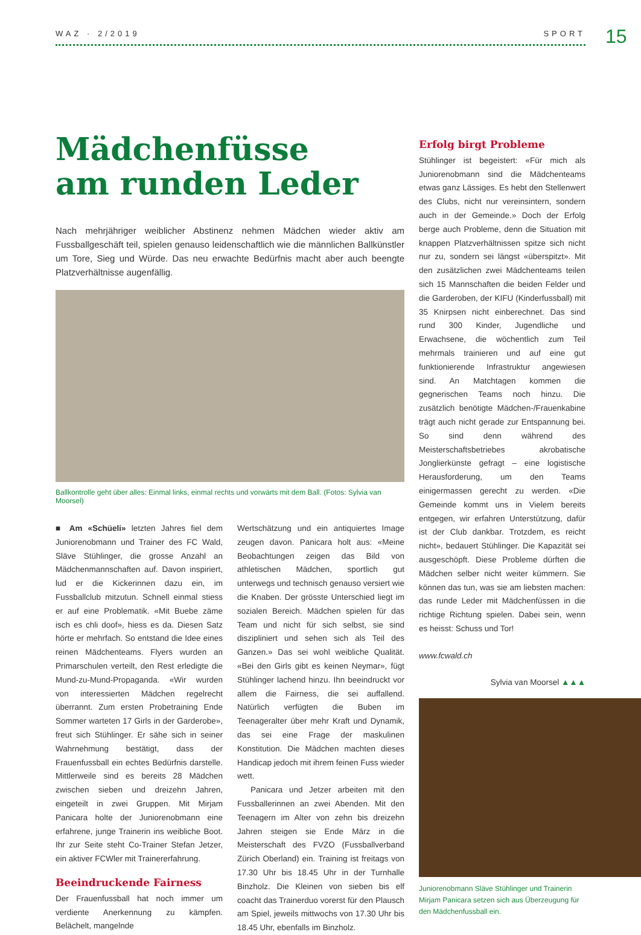WAZ · 2/2019 SPORT 15
Mädchenfüsse
am runden Leder
Nach mehrjähriger weiblicher Abstinenz nehmen Mädchen wieder aktiv am Fussballgeschäft teil, spielen genauso leidenschaftlich wie die männlichen Ballkünstler um Tore, Sieg und Würde. Das neu erwachte Bedürfnis macht aber auch beengte Platzverhältnisse augenfällig.
Ballkontrolle geht über alles: Einmal links, einmal rechts und vorwärts mit dem Ball. (Fotos: Sylvia van Moorsel)
■ Am «Schüeli» letzten Jahres fiel dem Juniorenobmann und Trainer des FC Wald, Släve Stühlinger, die grosse Anzahl an Mädchenmannschaften auf. Davon inspiriert, lud er die Kickerinnen dazu ein, im Fussballclub mitzutun. Schnell einmal stiess er auf eine Problematik. «Mit Buebe zäme isch es chli doof», hiess es da. Diesen Satz hörte er mehrfach. So entstand die Idee eines reinen Mädchenteams. Flyers wurden an Primarschulen verteilt, den Rest erledigte die Mund-zu-Mund-Propaganda. «Wir wurden von interessierten Mädchen regelrecht überrannt. Zum ersten Probetraining Ende Sommer warteten 17 Girls in der Garderobe», freut sich Stühlinger. Er sähe sich in seiner Wahrnehmung bestätigt, dass der Frauenfussball ein echtes Bedürfnis darstelle. Mittlerweile sind es bereits 28 Mädchen zwischen sieben und dreizehn Jahren, eingeteilt in zwei Gruppen. Mit Mirjam Panicara holte der Juniorenobmann eine erfahrene, junge Trainerin ins weibliche Boot. Ihr zur Seite steht Co-Trainer Stefan Jetzer, ein aktiver FCWler mit Trainererfahrung.
Beeindruckende Fairness
Der Frauenfussball hat noch immer um verdiente Anerkennung zu kämpfen. Belächelt, mangelnde
Wertschätzung und ein antiquiertes Image zeugen davon. Panicara holt aus: «Meine Beobachtungen zeigen das Bild von athletischen Mädchen, sportlich gut unterwegs und technisch genauso versiert wie die Knaben. Der grösste Unterschied liegt im sozialen Bereich. Mädchen spielen für das Team und nicht für sich selbst, sie sind diszipliniert und sehen sich als Teil des Ganzen.» Das sei wohl weibliche Qualität. «Bei den Girls gibt es keinen Neymar», fügt Stühlinger lachend hinzu. Ihn beeindruckt vor allem die Fairness, die sei auffallend. Natürlich verfügten die Buben im Teenageralter über mehr Kraft und Dynamik, das sei eine Frage der maskulinen Konstitution. Die Mädchen machten dieses Handicap jedoch mit ihrem feinen Fuss wieder wett.
Panicara und Jetzer arbeiten mit den Fussballerinnen an zwei Abenden. Mit den Teenagern im Alter von zehn bis dreizehn Jahren steigen sie Ende März in die Meisterschaft des FVZO (Fussballverband Zürich Oberland) ein. Training ist freitags von 17.30 Uhr bis 18.45 Uhr in der Turnhalle Binzholz. Die Kleinen von sieben bis elf coacht das Trainerduo vorerst für den Plausch am Spiel, jeweils mittwochs von 17.30 Uhr bis 18.45 Uhr, ebenfalls im Binzholz.
Erfolg birgt Probleme
Stühlinger ist begeistert: «Für mich als Juniorenobmann sind die Mädchenteams etwas ganz Lässiges. Es hebt den Stellenwert des Clubs, nicht nur vereinsintern, sondern auch in der Gemeinde.» Doch der Erfolg berge auch Probleme, denn die Situation mit knappen Platzverhältnissen spitze sich nicht nur zu, sondern sei längst «überspitzt». Mit den zusätzlichen zwei Mädchenteams teilen sich 15 Mannschaften die beiden Felder und die Garderoben, der KIFU (Kinderfussball) mit 35 Knirpsen nicht einberechnet. Das sind rund 300 Kinder, Jugendliche und Erwachsene, die wöchentlich zum Teil mehrmals trainieren und auf eine gut funktionierende Infrastruktur angewiesen sind. An Matchtagen kommen die gegnerischen Teams noch hinzu. Die zusätzlich benötigte Mädchen-/Frauenkabine trägt auch nicht gerade zur Entspannung bei. So sind denn während des Meisterschaftsbetriebes akrobatische Jonglierkünste gefragt – eine logistische Herausforderung, um den Teams einigermassen gerecht zu werden. «Die Gemeinde kommt uns in Vielem bereits entgegen, wir erfahren Unterstützung, dafür ist der Club dankbar. Trotzdem, es reicht nicht», bedauert Stühlinger. Die Kapazität sei ausgeschöpft. Diese Probleme dürften die Mädchen selber nicht weiter kümmern. Sie können das tun, was sie am liebsten machen: das runde Leder mit Mädchenfüssen in die richtige Richtung spielen. Dabei sein, wenn es heisst: Schuss und Tor!
www.fcwald.ch
Sylvia van Moorsel ▲▲▲
Juniorenobmann Släve Stühlinger und Trainerin Mirjam Panicara setzen sich aus Überzeugung für den Mädchenfussball ein.